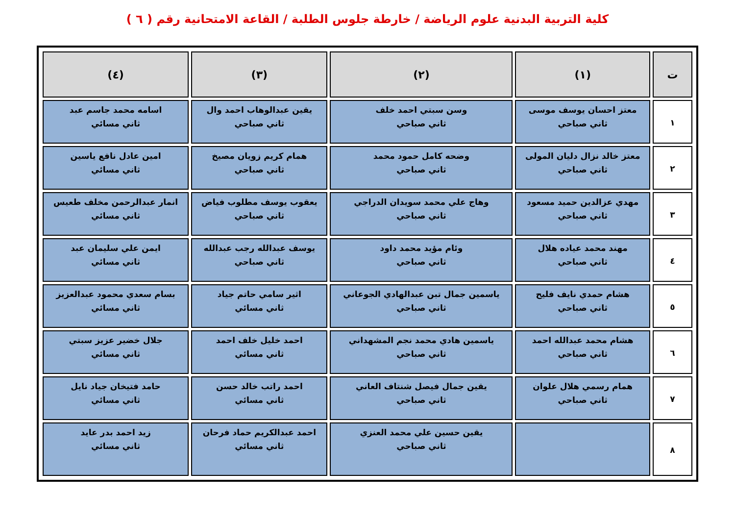كلية التربية البدنية علوم الرياضة / خارطة جلوس الطلبة / القاعة الامتحانية رقم ( ٦ )
| ت | (١) | (٢) | (٣) | (٤) |
| --- | --- | --- | --- | --- |
| ١ | معتز احسان يوسف موسى ثاني صباحي | وسن سبتي احمد خلف ثاني صباحي | يقين عبدالوهاب احمد وال ثاني صباحي | اسامه محمد جاسم عبد ثاني مسائي |
| ٢ | معتز خالد نزال دليان المولى ثاني صباحي | وضحه كامل حمود محمد ثاني صباحي | همام كريم زويان مصيخ ثاني صباحي | امين عادل نافع ياسين ثاني مسائي |
| ٣ | مهدي عزالدين حميد مسعود ثاني صباحي | وهاج علي محمد سويدان الدراجي ثاني صباحي | يعقوب يوسف مطلوب فياض ثاني صباحي | انمار عبدالرحمن مخلف طعيس ثاني مسائي |
| ٤ | مهند محمد عياده هلال ثاني صباحي | وئام مؤيد محمد داود ثاني صباحي | يوسف عبدالله رجب عبدالله ثاني صباحي | ايمن علي سليمان عبد ثاني مسائي |
| ٥ | هشام حمدي نايف فليح ثاني صباحي | ياسمين جمال تبن عبدالهادي الجوعاني ثاني صباحي | اثير سامي حاتم جياد ثاني مسائي | بسام سعدي محمود عبدالعزيز ثاني مسائي |
| ٦ | هشام محمد عبدالله احمد ثاني صباحي | ياسمين هادي محمد نجم المشهداني ثاني صباحي | احمد خليل خلف احمد ثاني مسائي | جلال خضير عزيز سبتي ثاني مسائي |
| ٧ | همام رسمي هلال علوان ثاني صباحي | يقين جمال فيصل شنتاف العاني ثاني صباحي | احمد راتب خالد حسن ثاني مسائي | حامد فتيخان جياد نايل ثاني مسائي |
| ٨ | | يقين حسين علي محمد العنزي ثاني صباحي | احمد عبدالكريم حماد فرحان ثاني مسائي | زيد احمد بدر عايد ثاني مسائي |